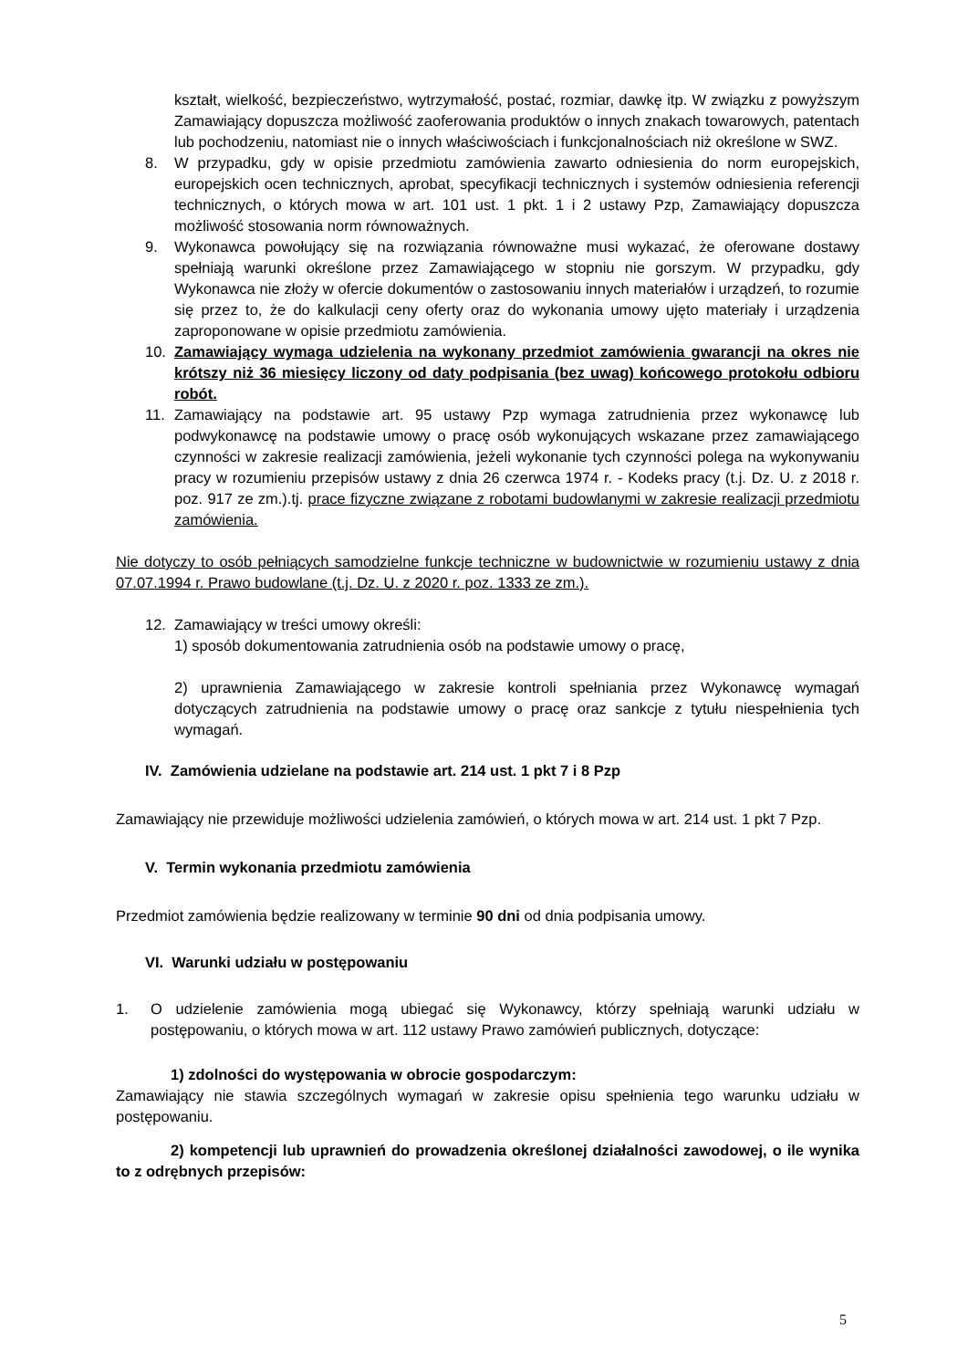kształt, wielkość, bezpieczeństwo, wytrzymałość, postać, rozmiar, dawkę itp. W związku z powyższym Zamawiający dopuszcza możliwość zaoferowania produktów o innych znakach towarowych, patentach lub pochodzeniu, natomiast nie o innych właściwościach i funkcjonalnościach niż określone w SWZ.
8. W przypadku, gdy w opisie przedmiotu zamówienia zawarto odniesienia do norm europejskich, europejskich ocen technicznych, aprobat, specyfikacji technicznych i systemów odniesienia referencji technicznych, o których mowa w art. 101 ust. 1 pkt. 1 i 2 ustawy Pzp, Zamawiający dopuszcza możliwość stosowania norm równoważnych.
9. Wykonawca powołujący się na rozwiązania równoważne musi wykazać, że oferowane dostawy spełniają warunki określone przez Zamawiającego w stopniu nie gorszym. W przypadku, gdy Wykonawca nie złoży w ofercie dokumentów o zastosowaniu innych materiałów i urządzeń, to rozumie się przez to, że do kalkulacji ceny oferty oraz do wykonania umowy ujęto materiały i urządzenia zaproponowane w opisie przedmiotu zamówienia.
10. Zamawiający wymaga udzielenia na wykonany przedmiot zamówienia gwarancji na okres nie krótszy niż 36 miesięcy liczony od daty podpisania (bez uwag) końcowego protokołu odbioru robót.
11. Zamawiający na podstawie art. 95 ustawy Pzp wymaga zatrudnienia przez wykonawcę lub podwykonawcę na podstawie umowy o pracę osób wykonujących wskazane przez zamawiającego czynności w zakresie realizacji zamówienia, jeżeli wykonanie tych czynności polega na wykonywaniu pracy w rozumieniu przepisów ustawy z dnia 26 czerwca 1974 r. - Kodeks pracy (t.j. Dz. U. z 2018 r. poz. 917 ze zm.).tj. prace fizyczne związane z robotami budowlanymi w zakresie realizacji przedmiotu zamówienia.
Nie dotyczy to osób pełniących samodzielne funkcje techniczne w budownictwie w rozumieniu ustawy z dnia 07.07.1994 r. Prawo budowlane (t.j. Dz. U. z 2020 r. poz. 1333 ze zm.).
12. Zamawiający w treści umowy określi:
1) sposób dokumentowania zatrudnienia osób na podstawie umowy o pracę,
2) uprawnienia Zamawiającego w zakresie kontroli spełniania przez Wykonawcę wymagań dotyczących zatrudnienia na podstawie umowy o pracę oraz sankcje z tytułu niespełnienia tych wymagań.
IV. Zamówienia udzielane na podstawie art. 214 ust. 1 pkt 7 i 8 Pzp
Zamawiający nie przewiduje możliwości udzielenia zamówień, o których mowa w art. 214 ust. 1 pkt 7 Pzp.
V. Termin wykonania przedmiotu zamówienia
Przedmiot zamówienia będzie realizowany w terminie 90 dni od dnia podpisania umowy.
VI. Warunki udziału w postępowaniu
1. O udzielenie zamówienia mogą ubiegać się Wykonawcy, którzy spełniają warunki udziału w postępowaniu, o których mowa w art. 112 ustawy Prawo zamówień publicznych, dotyczące:
1) zdolności do występowania w obrocie gospodarczym:
Zamawiający nie stawia szczególnych wymagań w zakresie opisu spełnienia tego warunku udziału w postępowaniu.
2) kompetencji lub uprawnień do prowadzenia określonej działalności zawodowej, o ile wynika to z odrębnych przepisów:
5